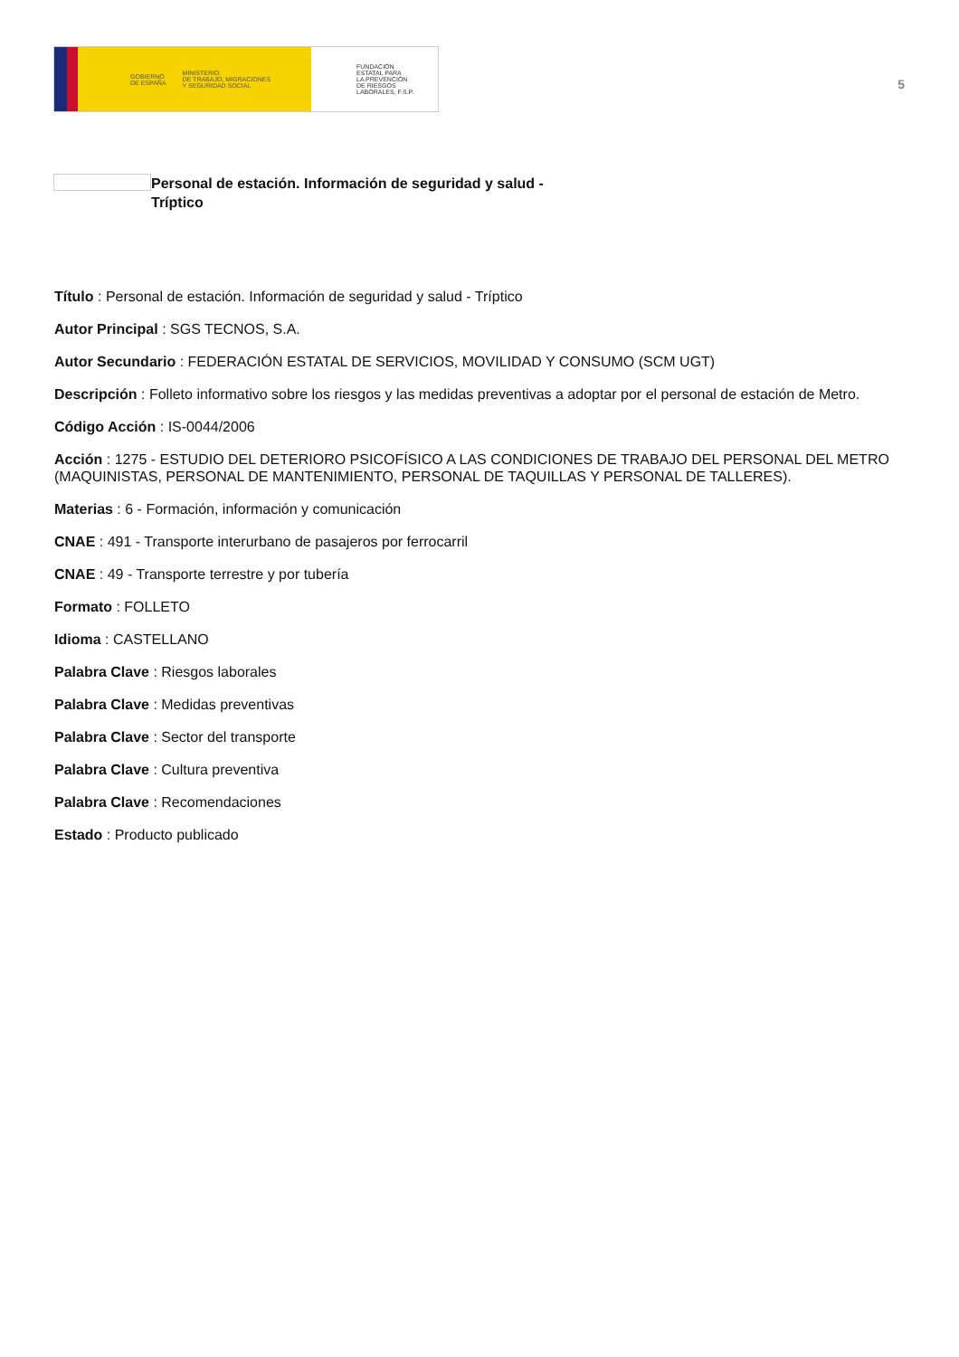GOBIERNO
DE ESPAÑA MINISTERIO
DE TRABAJO, MIGRACIONES
Y SEGURIDAD SOCIAL
FUNDACIÓN
ESTATAL PARA
LA PREVENCIÓN
DE RIESGOS
LABORALES, F.S.P.
5
Personal de estación. Información de seguridad y salud -
Tríptico
Título : Personal de estación. Información de seguridad y salud - Tríptico
Autor Principal : SGS TECNOS, S.A.
Autor Secundario : FEDERACIÓN ESTATAL DE SERVICIOS, MOVILIDAD Y CONSUMO (SCM UGT)
Descripción : Folleto informativo sobre los riesgos y las medidas preventivas a adoptar por el personal de estación de Metro.
Código Acción : IS-0044/2006
Acción : 1275 - ESTUDIO DEL DETERIORO PSICOFÍSICO A LAS CONDICIONES DE TRABAJO DEL PERSONAL DEL METRO (MAQUINISTAS, PERSONAL DE MANTENIMIENTO, PERSONAL DE TAQUILLAS Y PERSONAL DE TALLERES).
Materias : 6 - Formación, información y comunicación
CNAE : 491 - Transporte interurbano de pasajeros por ferrocarril
CNAE : 49 - Transporte terrestre y por tubería
Formato : FOLLETO
Idioma : CASTELLANO
Palabra Clave : Riesgos laborales
Palabra Clave : Medidas preventivas
Palabra Clave : Sector del transporte
Palabra Clave : Cultura preventiva
Palabra Clave : Recomendaciones
Estado : Producto publicado